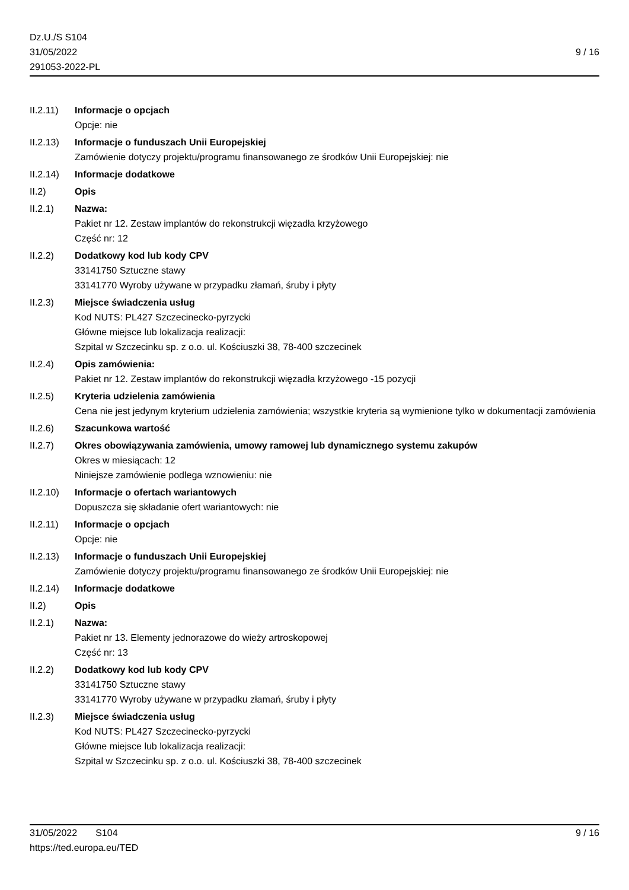Dz.U./S S104
31/05/2022
291053-2022-PL
9 / 16
II.2.11)
Informacje o opcjach
Opcje: nie
II.2.13)
Informacje o funduszach Unii Europejskiej
Zamówienie dotyczy projektu/programu finansowanego ze środków Unii Europejskiej: nie
II.2.14)
Informacje dodatkowe
II.2) Opis
II.2.1) Nazwa:
Pakiet nr 12. Zestaw implantów do rekonstrukcji więzadła krzyżowego
Część nr: 12
II.2.2) Dodatkowy kod lub kody CPV
33141750 Sztuczne stawy
33141770 Wyroby używane w przypadku złamań, śruby i płyty
II.2.3) Miejsce świadczenia usług
Kod NUTS: PL427 Szczecinecko-pyrzycki
Główne miejsce lub lokalizacja realizacji:
Szpital w Szczecinku sp. z o.o. ul. Kościuszki 38, 78-400 szczecinek
II.2.4) Opis zamówienia:
Pakiet nr 12. Zestaw implantów do rekonstrukcji więzadła krzyżowego -15 pozycji
II.2.5) Kryteria udzielenia zamówienia
Cena nie jest jedynym kryterium udzielenia zamówienia; wszystkie kryteria są wymienione tylko w dokumentacji zamówienia
II.2.6) Szacunkowa wartość
II.2.7) Okres obowiązywania zamówienia, umowy ramowej lub dynamicznego systemu zakupów
Okres w miesiącach: 12
Niniejsze zamówienie podlega wznowieniu: nie
II.2.10)
Informacje o ofertach wariantowych
Dopuszcza się składanie ofert wariantowych: nie
II.2.11)
Informacje o opcjach
Opcje: nie
II.2.13)
Informacje o funduszach Unii Europejskiej
Zamówienie dotyczy projektu/programu finansowanego ze środków Unii Europejskiej: nie
II.2.14)
Informacje dodatkowe
II.2) Opis
II.2.1) Nazwa:
Pakiet nr 13. Elementy jednorazowe do wieży artroskopowej
Część nr: 13
II.2.2) Dodatkowy kod lub kody CPV
33141750 Sztuczne stawy
33141770 Wyroby używane w przypadku złamań, śruby i płyty
II.2.3) Miejsce świadczenia usług
Kod NUTS: PL427 Szczecinecko-pyrzycki
Główne miejsce lub lokalizacja realizacji:
Szpital w Szczecinku sp. z o.o. ul. Kościuszki 38, 78-400 szczecinek
31/05/2022 S104
https://ted.europa.eu/TED
9 / 16